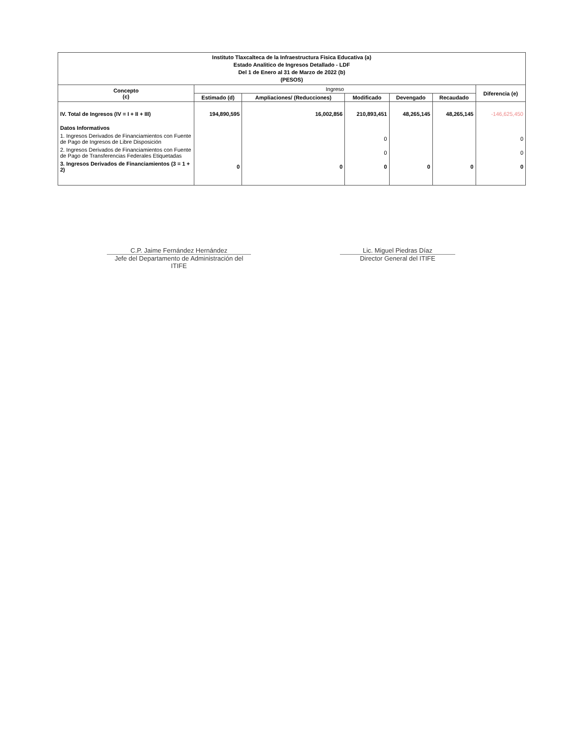| Instituto Tlaxcalteca de la Infraestructura Fisica Educativa (a) Estado Analitico de Ingresos Detallado - LDF Del 1 de Enero al 31 de Marzo de 2022 (b) (PESOS) | | | | | | |
| --- | --- | --- | --- | --- | --- | --- |
| Concepto (c) | Ingreso | | | | | Diferencia (e) |
| | Estimado (d) | Ampliaciones/ (Reducciones) | Modificado | Devengado | Recaudado | |
| IV. Total de Ingresos (IV = I + II + III) | 194,890,595 | 16,002,856 | 210,893,451 | 48,265,145 | 48,265,145 | -146,625,450 |
| Datos Informativos | | | | | | |
| 1. Ingresos Derivados de Financiamientos con Fuente de Pago de Ingresos de Libre Disposición | | | 0 | | | 0 |
| 2. Ingresos Derivados de Financiamientos con Fuente de Pago de Transferencias Federales Etiquetadas | | | 0 | | | 0 |
| 3. Ingresos Derivados de Financiamientos (3 = 1 + 2) | 0 | 0 | 0 | 0 | 0 | 0 |
C.P. Jaime Fernández Hernández
Jefe del Departamento de Administración del ITIFE
Lic. Miguel Piedras Díaz
Director General del ITIFE